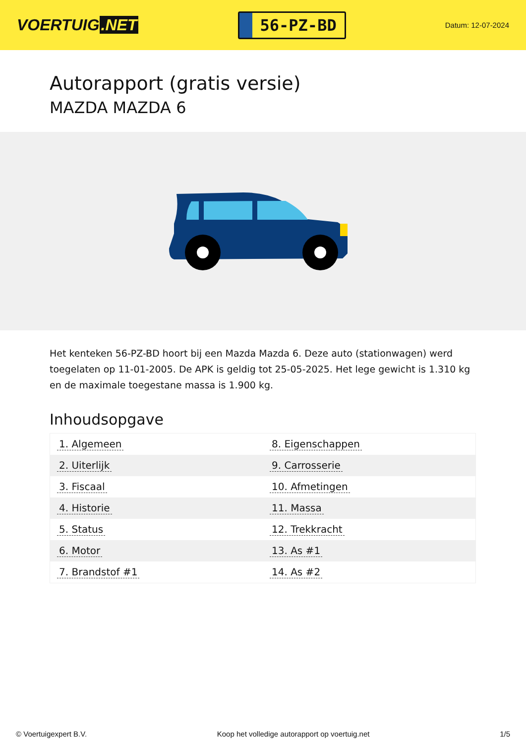VOERTUIG.NET
56-PZ-BD
Datum: 12-07-2024
Autorapport (gratis versie)
MAZDA MAZDA 6
Het kenteken 56-PZ-BD hoort bij een Mazda Mazda 6. Deze auto (stationwagen) werd toegelaten op 11-01-2005. De APK is geldig tot 25-05-2025. Het lege gewicht is 1.310 kg en de maximale toegestane massa is 1.900 kg.
Inhoudsopgave
| 1. Algemeen | 8. Eigenschappen |
| 2. Uiterlijk | 9. Carrosserie |
| 3. Fiscaal | 10. Afmetingen |
| 4. Historie | 11. Massa |
| 5. Status | 12. Trekkracht |
| 6. Motor | 13. As #1 |
| 7. Brandstof #1 | 14. As #2 |
© Voertuigexpert B.V. Koop het volledige autorapport op voertuig.net
1/5